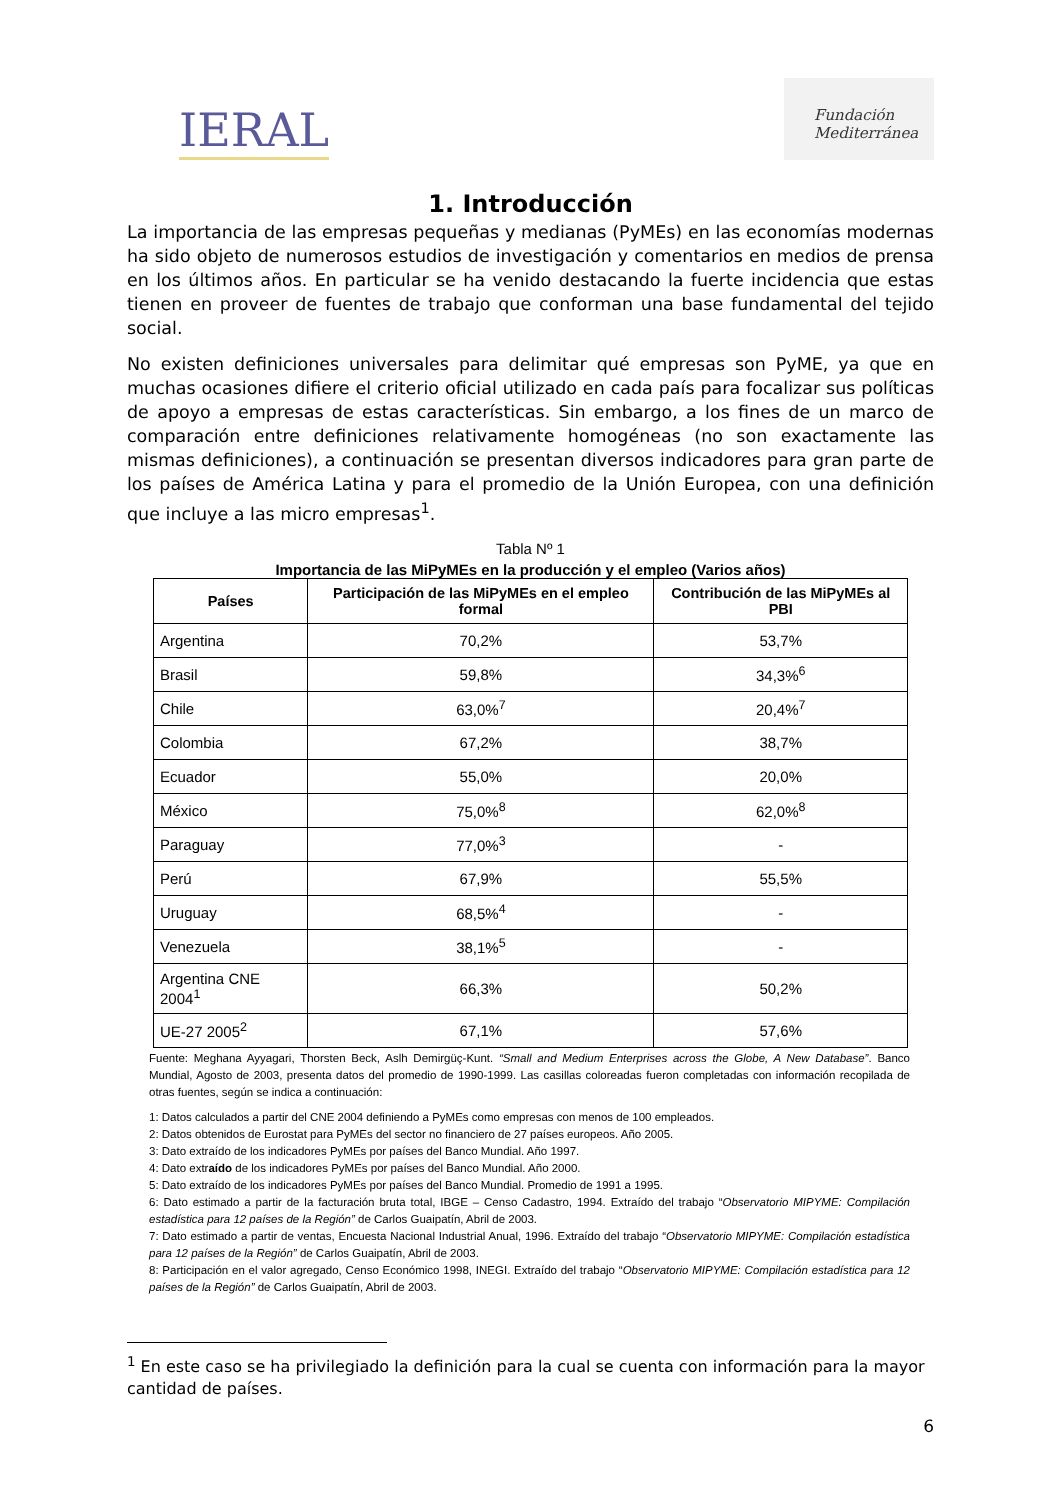IERAL
Fundación
Mediterránea
1. Introducción
La importancia de las empresas pequeñas y medianas (PyMEs) en las economías modernas ha sido objeto de numerosos estudios de investigación y comentarios en medios de prensa en los últimos años. En particular se ha venido destacando la fuerte incidencia que estas tienen en proveer de fuentes de trabajo que conforman una base fundamental del tejido social.
No existen definiciones universales para delimitar qué empresas son PyME, ya que en muchas ocasiones difiere el criterio oficial utilizado en cada país para focalizar sus políticas de apoyo a empresas de estas características. Sin embargo, a los fines de un marco de comparación entre definiciones relativamente homogéneas (no son exactamente las mismas definiciones), a continuación se presentan diversos indicadores para gran parte de los países de América Latina y para el promedio de la Unión Europea, con una definición que incluye a las micro empresas<sup>1</sup>.
Tabla Nº 1
Importancia de las MiPyMEs en la producción y el empleo (Varios años)
| Países | Participación de las MiPyMEs en el empleo formal | Contribución de las MiPyMEs al PBI |
| --- | --- | --- |
| Argentina | 70,2% | 53,7% |
| Brasil | 59,8% | 34,3%<sup>6</sup> |
| Chile | 63,0%<sup>7</sup> | 20,4%<sup>7</sup> |
| Colombia | 67,2% | 38,7% |
| Ecuador | 55,0% | 20,0% |
| México | 75,0%<sup>8</sup> | 62,0%<sup>8</sup> |
| Paraguay | 77,0%<sup>3</sup> | - |
| Perú | 67,9% | 55,5% |
| Uruguay | 68,5%<sup>4</sup> | - |
| Venezuela | 38,1%<sup>5</sup> | - |
| Argentina CNE 2004<sup>1</sup> | 66,3% | 50,2% |
| UE-27 2005<sup>2</sup> | 67,1% | 57,6% |
Fuente: Meghana Ayyagari, Thorsten Beck, Aslh Demirgüç-Kunt. “Small and Medium Enterprises across the Globe, A New Database”. Banco Mundial, Agosto de 2003, presenta datos del promedio de 1990-1999. Las casillas coloreadas fueron completadas con información recopilada de otras fuentes, según se indica a continuación:
1: Datos calculados a partir del CNE 2004 definiendo a PyMEs como empresas con menos de 100 empleados.
2: Datos obtenidos de Eurostat para PyMEs del sector no financiero de 27 países europeos. Año 2005.
3: Dato extraído de los indicadores PyMEs por países del Banco Mundial. Año 1997.
4: Dato extraído de los indicadores PyMEs por países del Banco Mundial. Año 2000.
5: Dato extraído de los indicadores PyMEs por países del Banco Mundial. Promedio de 1991 a 1995.
6: Dato estimado a partir de la facturación bruta total, IBGE – Censo Cadastro, 1994. Extraído del trabajo “Observatorio MIPYME: Compilación estadística para 12 países de la Región” de Carlos Guaipatín, Abril de 2003.
7: Dato estimado a partir de ventas, Encuesta Nacional Industrial Anual, 1996. Extraído del trabajo “Observatorio MIPYME: Compilación estadística para 12 países de la Región” de Carlos Guaipatín, Abril de 2003.
8: Participación en el valor agregado, Censo Económico 1998, INEGI. Extraído del trabajo “Observatorio MIPYME: Compilación estadística para 12 países de la Región” de Carlos Guaipatín, Abril de 2003.
<sup>1</sup> En este caso se ha privilegiado la definición para la cual se cuenta con información para la mayor cantidad de países.
6